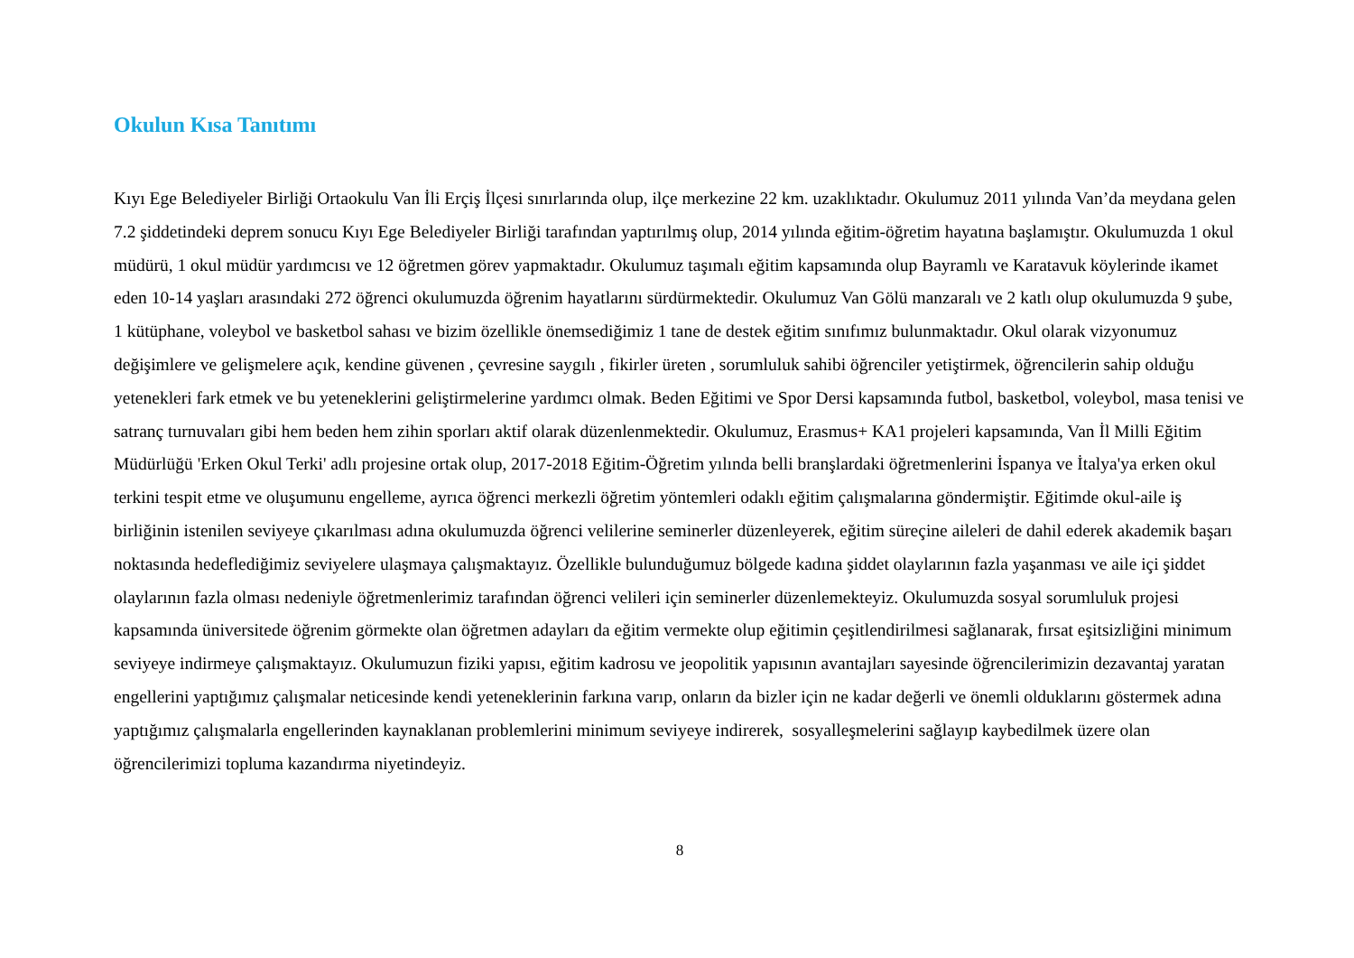Okulun Kısa Tanıtımı
Kıyı Ege Belediyeler Birliği Ortaokulu Van İli Erçiş İlçesi sınırlarında olup, ilçe merkezine 22 km. uzaklıktadır. Okulumuz 2011 yılında Van’da meydana gelen 7.2 şiddetindeki deprem sonucu Kıyı Ege Belediyeler Birliği tarafından yaptırılmış olup, 2014 yılında eğitim-öğretim hayatına başlamıştır. Okulumuzda 1 okul müdürü, 1 okul müdür yardımcısı ve 12 öğretmen görev yapmaktadır. Okulumuz taşımalı eğitim kapsamında olup Bayramlı ve Karatavuk köylerinde ikamet eden 10-14 yaşları arasındaki 272 öğrenci okulumuzda öğrenim hayatlarını sürdürmektedir. Okulumuz Van Gölü manzaralı ve 2 katlı olup okulumuzda 9 şube, 1 kütüphane, voleybol ve basketbol sahası ve bizim özellikle önemsediğimiz 1 tane de destek eğitim sınıfımız bulunmaktadır. Okul olarak vizyonumuz değişimlere ve gelişmelere açık, kendine güvenen , çevresine saygılı , fikirler üreten , sorumluluk sahibi öğrenciler yetiştirmek, öğrencilerin sahip olduğu yetenekleri fark etmek ve bu yeteneklerini geliştirmelerine yardımcı olmak. Beden Eğitimi ve Spor Dersi kapsamında futbol, basketbol, voleybol, masa tenisi ve satranç turnuvaları gibi hem beden hem zihin sporları aktif olarak düzenlenmektedir. Okulumuz, Erasmus+ KA1 projeleri kapsamında, Van İl Milli Eğitim Müdürlüğü 'Erken Okul Terki' adlı projesine ortak olup, 2017-2018 Eğitim-Öğretim yılında belli branşlardaki öğretmenlerini İspanya ve İtalya'ya erken okul terkini tespit etme ve oluşumunu engelleme, ayrıca öğrenci merkezli öğretim yöntemleri odaklı eğitim çalışmalarına göndermiştir. Eğitimde okul-aile iş birliğinin istenilen seviyeye çıkarılması adına okulumuzda öğrenci velilerine seminerler düzenleyerek, eğitim süreçine aileleri de dahil ederek akademik başarı noktasında hedeflediğimiz seviyelere ulaşmaya çalışmaktayız. Özellikle bulunduğumuz bölgede kadına şiddet olaylarının fazla yaşanması ve aile içi şiddet olaylarının fazla olması nedeniyle öğretmenlerimiz tarafından öğrenci velileri için seminerler düzenlemekteyiz. Okulumuzda sosyal sorumluluk projesi kapsamında üniversitede öğrenim görmekte olan öğretmen adayları da eğitim vermekte olup eğitimin çeşitlendirilmesi sağlanarak, fırsat eşitsizliğini minimum seviyeye indirmeye çalışmaktayız. Okulumuzun fiziki yapısı, eğitim kadrosu ve jeopolitik yapısının avantajları sayesinde öğrencilerimizin dezavantaj yaratan engellerini yaptığımız çalışmalar neticesinde kendi yeteneklerinin farkına varıp, onların da bizler için ne kadar değerli ve önemli olduklarını göstermek adına yaptığımız çalışmalarla engellerinden kaynaklanan problemlerini minimum seviyeye indirerek, sosyalleşmelerini sağlayıp kaybedilmek üzere olan öğrencilerimizi topluma kazandırma niyetindeyiz.
8